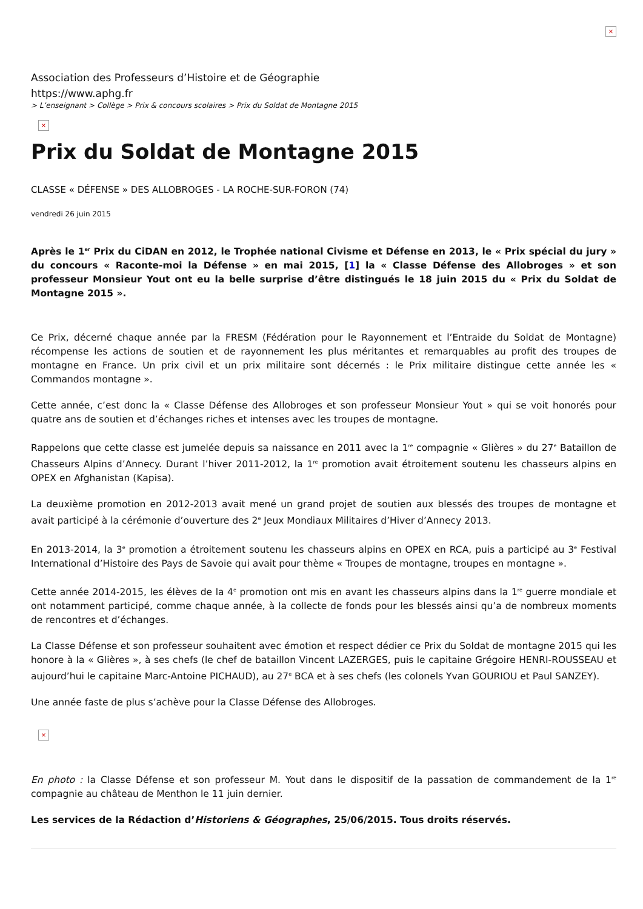×
Association des Professeurs d’Histoire et de Géographie
https://www.aphg.fr
> L’enseignant > Collège > Prix & concours scolaires > Prix du Soldat de Montagne 2015
×
Prix du Soldat de Montagne 2015
CLASSE « DÉFENSE » DES ALLOBROGES - LA ROCHE-SUR-FORON (74)
vendredi 26 juin 2015
Après le 1<sup>er</sup> Prix du CiDAN en 2012, le Trophée national Civisme et Défense en 2013, le « Prix spécial du jury » du concours « Raconte-moi la Défense » en mai 2015, [1] la « Classe Défense des Allobroges » et son professeur Monsieur Yout ont eu la belle surprise d’être distingués le 18 juin 2015 du « Prix du Soldat de Montagne 2015 ».
Ce Prix, décerné chaque année par la FRESM (Fédération pour le Rayonnement et l’Entraide du Soldat de Montagne) récompense les actions de soutien et de rayonnement les plus méritantes et remarquables au profit des troupes de montagne en France. Un prix civil et un prix militaire sont décernés : le Prix militaire distingue cette année les « Commandos montagne ».
Cette année, c’est donc la « Classe Défense des Allobroges et son professeur Monsieur Yout » qui se voit honorés pour quatre ans de soutien et d’échanges riches et intenses avec les troupes de montagne.
Rappelons que cette classe est jumelée depuis sa naissance en 2011 avec la 1<sup>re</sup> compagnie « Glières » du 27<sup>e</sup> Bataillon de Chasseurs Alpins d’Annecy. Durant l’hiver 2011-2012, la 1<sup>re</sup> promotion avait étroitement soutenu les chasseurs alpins en OPEX en Afghanistan (Kapisa).
La deuxième promotion en 2012-2013 avait mené un grand projet de soutien aux blessés des troupes de montagne et avait participé à la cérémonie d’ouverture des 2<sup>e</sup> Jeux Mondiaux Militaires d’Hiver d’Annecy 2013.
En 2013-2014, la 3<sup>e</sup> promotion a étroitement soutenu les chasseurs alpins en OPEX en RCA, puis a participé au 3<sup>e</sup> Festival International d’Histoire des Pays de Savoie qui avait pour thème « Troupes de montagne, troupes en montagne ».
Cette année 2014-2015, les élèves de la 4<sup>e</sup> promotion ont mis en avant les chasseurs alpins dans la 1<sup>re</sup> guerre mondiale et ont notamment participé, comme chaque année, à la collecte de fonds pour les blessés ainsi qu’a de nombreux moments de rencontres et d’échanges.
La Classe Défense et son professeur souhaitent avec émotion et respect dédier ce Prix du Soldat de montagne 2015 qui les honore à la « Glières », à ses chefs (le chef de bataillon Vincent LAZERGES, puis le capitaine Grégoire HENRI-ROUSSEAU et aujourd’hui le capitaine Marc-Antoine PICHAUD), au 27<sup>e</sup> BCA et à ses chefs (les colonels Yvan GOURIOU et Paul SANZEY).
Une année faste de plus s’achève pour la Classe Défense des Allobroges.
×
En photo : la Classe Défense et son professeur M. Yout dans le dispositif de la passation de commandement de la 1<sup>re</sup> compagnie au château de Menthon le 11 juin dernier.
Les services de la Rédaction d’Historiens & Géographes, 25/06/2015. Tous droits réservés.